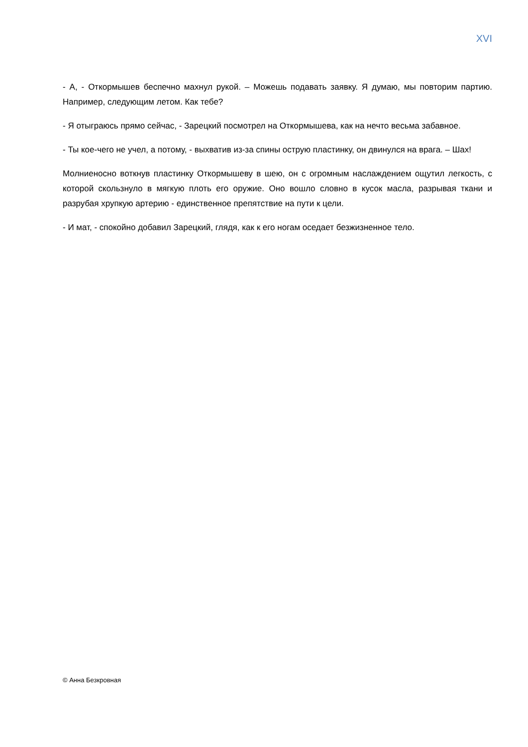XVI
- А, - Откормышев беспечно махнул рукой. – Можешь подавать заявку. Я думаю, мы повторим партию. Например, следующим летом. Как тебе?
- Я отыграюсь прямо сейчас, - Зарецкий посмотрел на Откормышева, как на нечто весьма забавное.
- Ты кое-чего не учел, а потому, - выхватив из-за спины острую пластинку, он двинулся на врага. – Шах!
Молниеносно воткнув пластинку Откормышеву в шею, он с огромным наслаждением ощутил легкость, с которой скользнуло в мягкую плоть его оружие. Оно вошло словно в кусок масла, разрывая ткани и разрубая хрупкую артерию - единственное препятствие на пути к цели.
- И мат, - спокойно добавил Зарецкий, глядя, как к его ногам оседает безжизненное тело.
© Анна Безкровная